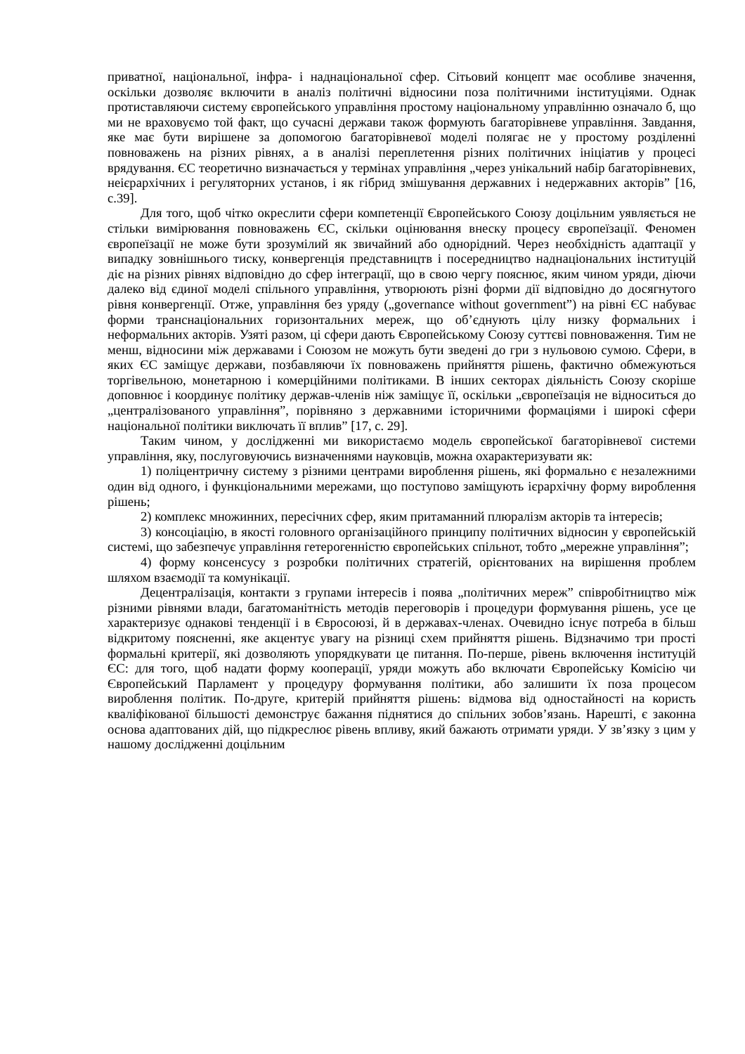приватної, національної, інфра- і наднаціональної сфер. Сітьовий концепт має особливе значення, оскільки дозволяє включити в аналіз політичні відносини поза політичними інституціями. Однак протиставляючи систему європейського управління простому національному управлінню означало б, що ми не враховуємо той факт, що сучасні держави також формують багаторівневе управління. Завдання, яке має бути вирішене за допомогою багаторівневої моделі полягає не у простому розділенні повноважень на різних рівнях, а в аналізі переплетення різних політичних ініціатив у процесі врядування. ЄС теоретично визначається у термінах управління „через унікальний набір багаторівневих, неієрархічних і регуляторних установ, і як гібрид змішування державних і недержавних акторів” [16, с.39].
Для того, щоб чітко окреслити сфери компетенції Європейського Союзу доцільним уявляється не стільки вимірювання повноважень ЄС, скільки оцінювання внеску процесу європеїзації. Феномен європеїзації не може бути зрозумілий як звичайний або однорідний. Через необхідність адаптації у випадку зовнішнього тиску, конвергенція представництв і посередництво наднаціональних інституцій діє на різних рівнях відповідно до сфер інтеграції, що в свою чергу пояснює, яким чином уряди, діючи далеко від єдиної моделі спільного управління, утворюють різні форми дії відповідно до досягнутого рівня конвергенції. Отже, управління без уряду („governance without government”) на рівні ЄС набуває форми транснаціональних горизонтальних мереж, що об’єднують цілу низку формальних і неформальних акторів. Узяті разом, ці сфери дають Європейському Союзу суттєві повноваження. Тим не менш, відносини між державами і Союзом не можуть бути зведені до гри з нульовою сумою. Сфери, в яких ЄС заміщує держави, позбавляючи їх повноважень прийняття рішень, фактично обмежуються торгівельною, монетарною і комерційними політиками. В інших секторах діяльність Союзу скоріше доповнює і координує політику держав-членів ніж заміщує її, оскільки „європеїзація не відноситься до „централізованого управління”, порівняно з державними історичними формаціями і широкі сфери національної політики виключать її вплив” [17, с. 29].
Таким чином, у дослідженні ми використаємо модель європейської багаторівневої системи управління, яку, послуговуючись визначеннями науковців, можна охарактеризувати як:
1) поліцентричну систему з різними центрами вироблення рішень, які формально є незалежними один від одного, і функціональними мережами, що поступово заміщують ієрархічну форму вироблення рішень;
2) комплекс множинних, пересічних сфер, яким притаманний плюралізм акторів та інтересів;
3) консоціацію, в якості головного організаційного принципу політичних відносин у європейській системі, що забезпечує управління гетерогенністю європейських спільнот, тобто „мережне управління”;
4) форму консенсусу з розробки політичних стратегій, орієнтованих на вирішення проблем шляхом взаємодії та комунікації.
Децентралізація, контакти з групами інтересів і поява „політичних мереж” співробітництво між різними рівнями влади, багатоманітність методів переговорів і процедури формування рішень, усе це характеризує однакові тенденції і в Євросоюзі, й в державах-членах. Очевидно існує потреба в більш відкритому поясненні, яке акцентує увагу на різниці схем прийняття рішень. Відзначимо три прості формальні критерії, які дозволяють упорядкувати це питання. По-перше, рівень включення інституцій ЄС: для того, щоб надати форму кооперації, уряди можуть або включати Європейську Комісію чи Європейський Парламент у процедуру формування політики, або залишити їх поза процесом вироблення політик. По-друге, критерій прийняття рішень: відмова від одностайності на користь кваліфікованої більшості демонструє бажання піднятися до спільних зобов’язань. Нарешті, є законна основа адаптованих дій, що підкреслює рівень впливу, який бажають отримати уряди. У зв’язку з цим у нашому дослідженні доцільним